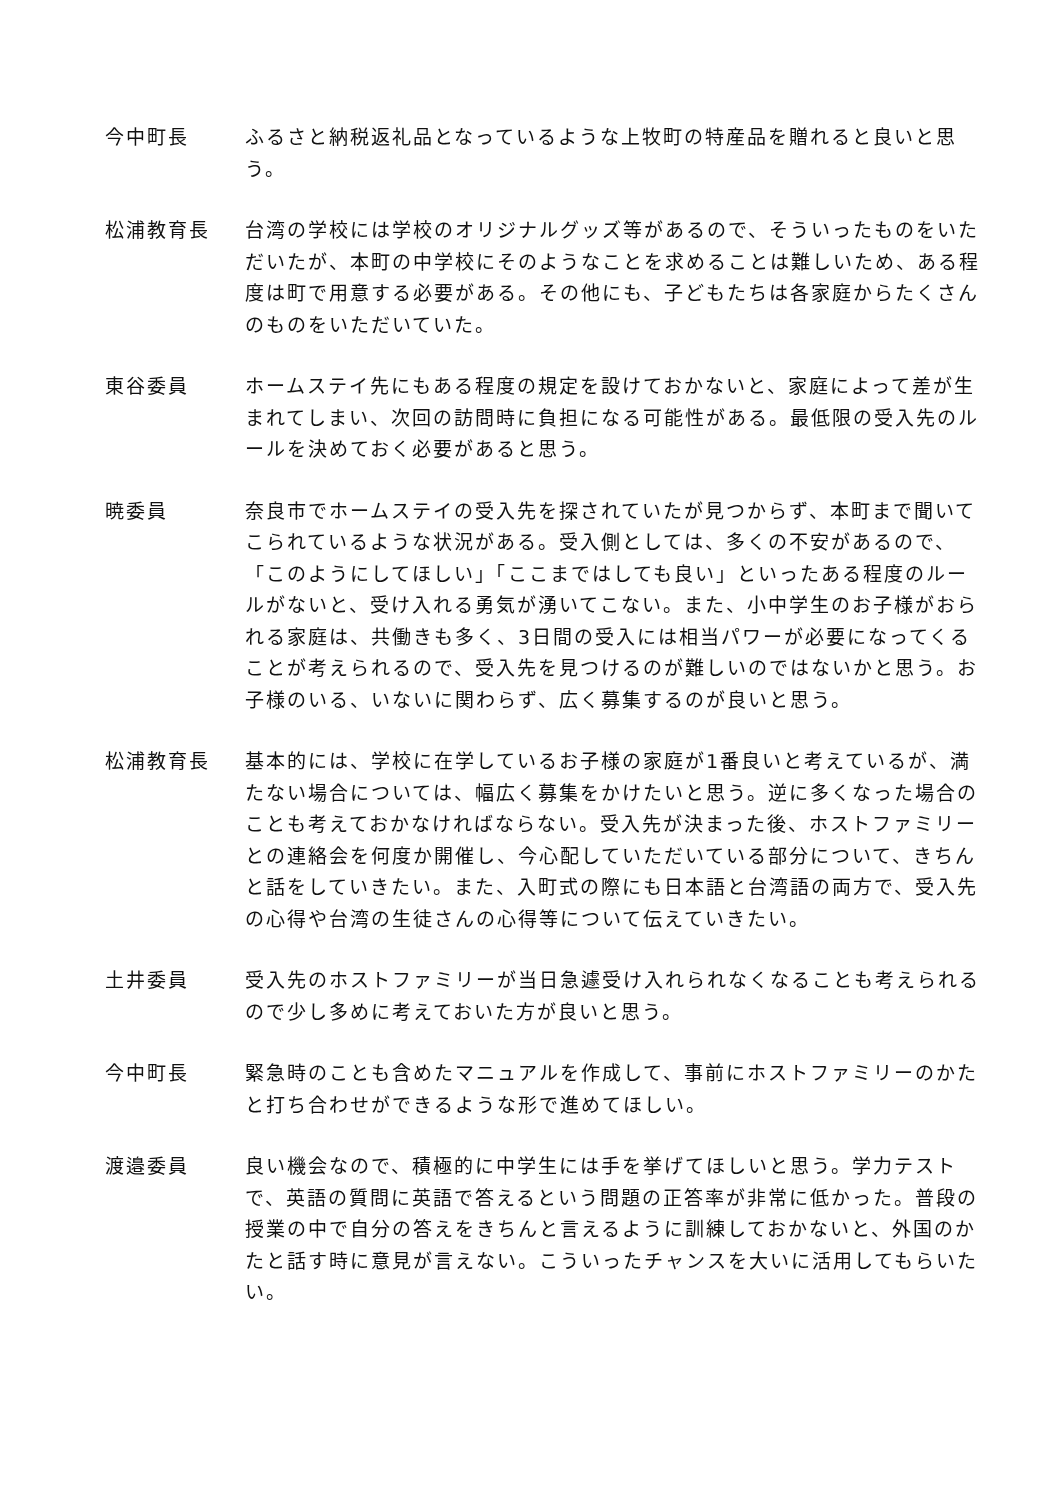今中町長 ふるさと納税返礼品となっているような上牧町の特産品を贈れると良いと思う。
松浦教育長 台湾の学校には学校のオリジナルグッズ等があるので、そういったものをいただいたが、本町の中学校にそのようなことを求めることは難しいため、ある程度は町で用意する必要がある。その他にも、子どもたちは各家庭からたくさんのものをいただいていた。
東谷委員 ホームステイ先にもある程度の規定を設けておかないと、家庭によって差が生まれてしまい、次回の訪問時に負担になる可能性がある。最低限の受入先のルールを決めておく必要があると思う。
暁委員 奈良市でホームステイの受入先を探されていたが見つからず、本町まで聞いてこられているような状況がある。受入側としては、多くの不安があるので、「このようにしてほしい」「ここまではしても良い」といったある程度のルールがないと、受け入れる勇気が湧いてこない。また、小中学生のお子様がおられる家庭は、共働きも多く、3日間の受入には相当パワーが必要になってくることが考えられるので、受入先を見つけるのが難しいのではないかと思う。お子様のいる、いないに関わらず、広く募集するのが良いと思う。
松浦教育長 基本的には、学校に在学しているお子様の家庭が1番良いと考えているが、満たない場合については、幅広く募集をかけたいと思う。逆に多くなった場合のことも考えておかなければならない。受入先が決まった後、ホストファミリーとの連絡会を何度か開催し、今心配していただいている部分について、きちんと話をしていきたい。また、入町式の際にも日本語と台湾語の両方で、受入先の心得や台湾の生徒さんの心得等について伝えていきたい。
土井委員 受入先のホストファミリーが当日急遽受け入れられなくなることも考えられるので少し多めに考えておいた方が良いと思う。
今中町長 緊急時のことも含めたマニュアルを作成して、事前にホストファミリーのかたと打ち合わせができるような形で進めてほしい。
渡邉委員 良い機会なので、積極的に中学生には手を挙げてほしいと思う。学力テストで、英語の質問に英語で答えるという問題の正答率が非常に低かった。普段の授業の中で自分の答えをきちんと言えるように訓練しておかないと、外国のかたと話す時に意見が言えない。こういったチャンスを大いに活用してもらいたい。